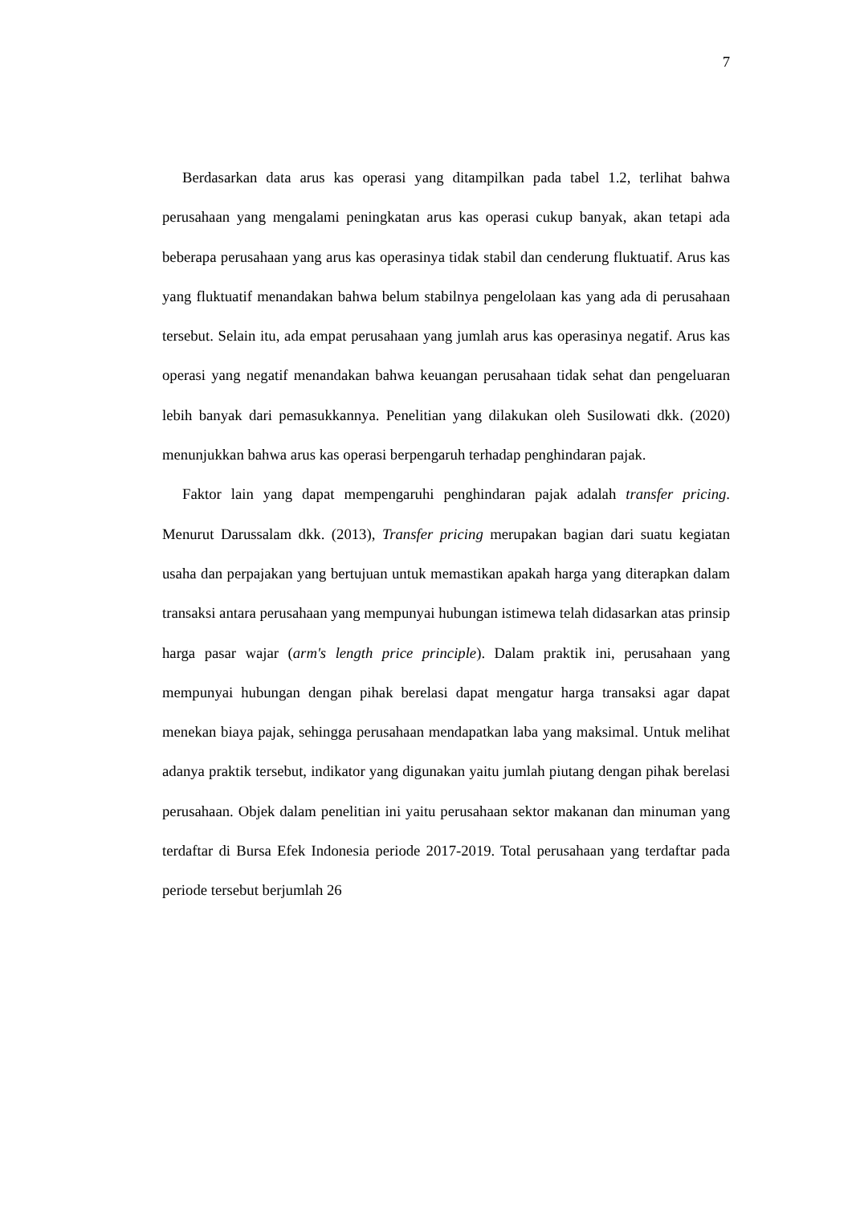7
Berdasarkan data arus kas operasi yang ditampilkan pada tabel 1.2, terlihat bahwa perusahaan yang mengalami peningkatan arus kas operasi cukup banyak, akan tetapi ada beberapa perusahaan yang arus kas operasinya tidak stabil dan cenderung fluktuatif. Arus kas yang fluktuatif menandakan bahwa belum stabilnya pengelolaan kas yang ada di perusahaan tersebut. Selain itu, ada empat perusahaan yang jumlah arus kas operasinya negatif. Arus kas operasi yang negatif menandakan bahwa keuangan perusahaan tidak sehat dan pengeluaran lebih banyak dari pemasukkannya. Penelitian yang dilakukan oleh Susilowati dkk. (2020) menunjukkan bahwa arus kas operasi berpengaruh terhadap penghindaran pajak.
Faktor lain yang dapat mempengaruhi penghindaran pajak adalah transfer pricing. Menurut Darussalam dkk. (2013), Transfer pricing merupakan bagian dari suatu kegiatan usaha dan perpajakan yang bertujuan untuk memastikan apakah harga yang diterapkan dalam transaksi antara perusahaan yang mempunyai hubungan istimewa telah didasarkan atas prinsip harga pasar wajar (arm's length price principle). Dalam praktik ini, perusahaan yang mempunyai hubungan dengan pihak berelasi dapat mengatur harga transaksi agar dapat menekan biaya pajak, sehingga perusahaan mendapatkan laba yang maksimal. Untuk melihat adanya praktik tersebut, indikator yang digunakan yaitu jumlah piutang dengan pihak berelasi perusahaan. Objek dalam penelitian ini yaitu perusahaan sektor makanan dan minuman yang terdaftar di Bursa Efek Indonesia periode 2017-2019. Total perusahaan yang terdaftar pada periode tersebut berjumlah 26